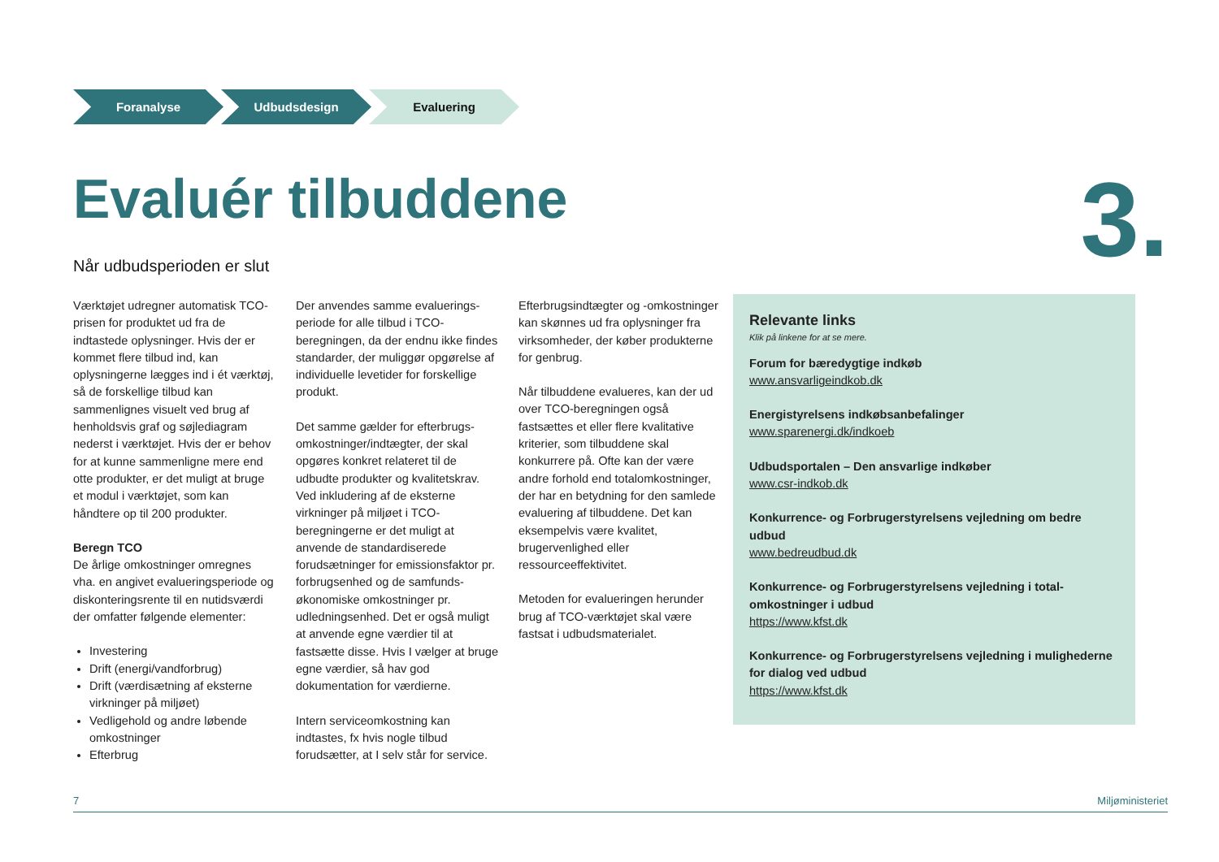Foranalyse Udbudsdesign Evaluering
Evaluér tilbuddene 3. Når udbudsperioden er slut
Værktøjet udregner automatisk TCO-prisen for produktet ud fra de indtastede oplysninger. Hvis der er kommet flere tilbud ind, kan oplysningerne lægges ind i ét værktøj, så de forskellige tilbud kan sammenlignes visuelt ved brug af henholdsvis graf og søjlediagram nederst i værktøjet. Hvis der er behov for at kunne sammenligne mere end otte produkter, er det muligt at bruge et modul i værktøjet, som kan håndtere op til 200 produkter.
Beregn TCO
De årlige omkostninger omregnes vha. en angivet evalueringsperiode og diskonteringsrente til en nutidsværdi der omfatter følgende elementer:
Investering
Drift (energi/vandforbrug)
Drift (værdisætning af eksterne virkninger på miljøet)
Vedligehold og andre løbende omkostninger
Efterbrug
Der anvendes samme evaluerings­periode for alle tilbud i TCO-beregningen, da der endnu ikke findes standarder, der muliggør opgørelse af individuelle levetider for forskellige produkt.
Det samme gælder for efterbrugs­omkostninger/indtægter, der skal opgøres konkret relateret til de udbudte produkter og kvalitetskrav. Ved inkludering af de eksterne virkninger på miljøet i TCO-beregningerne er det muligt at anvende de standardiserede forudsætninger for emissionsfaktor pr. forbrugsenhed og de samfunds­økonomiske omkostninger pr. udledningsenhed. Det er også muligt at anvende egne værdier til at fastsætte disse. Hvis I vælger at bruge egne værdier, så hav god dokumentation for værdierne.
Intern serviceomkostning kan indtastes, fx hvis nogle tilbud forudsætter, at I selv står for service.
Efterbrugsindtægter og -omkostninger kan skønnes ud fra oplysninger fra virksomheder, der køber produkterne for genbrug.
Når tilbuddene evalueres, kan der ud over TCO-beregningen også fastsættes et eller flere kvalitative kriterier, som tilbuddene skal konkurrere på. Ofte kan der være andre forhold end totalomkostninger, der har en betydning for den samlede evaluering af tilbuddene. Det kan eksempelvis være kvalitet, brugervenlighed eller ressourceeffektivitet.
Metoden for evalueringen herunder brug af TCO-værktøjet skal være fastsat i udbudsmaterialet.
Relevante links
Klik på linkene for at se mere.
Forum for bæredygtige indkøb
www.ansvarligeindkob.dk
Energistyrelsens indkøbsanbefalinger
www.sparenergi.dk/indkoeb
Udbudsportalen – Den ansvarlige indkøber
www.csr-indkob.dk
Konkurrence- og Forbrugerstyrelsens vejledning om bedre udbud
www.bedreudbud.dk
Konkurrence- og Forbrugerstyrelsens vejledning i total­omkostninger i udbud
https://www.kfst.dk
Konkurrence- og Forbrugerstyrelsens vejledning i mulighederne for dialog ved udbud
https://www.kfst.dk
7 Miljøministeriet